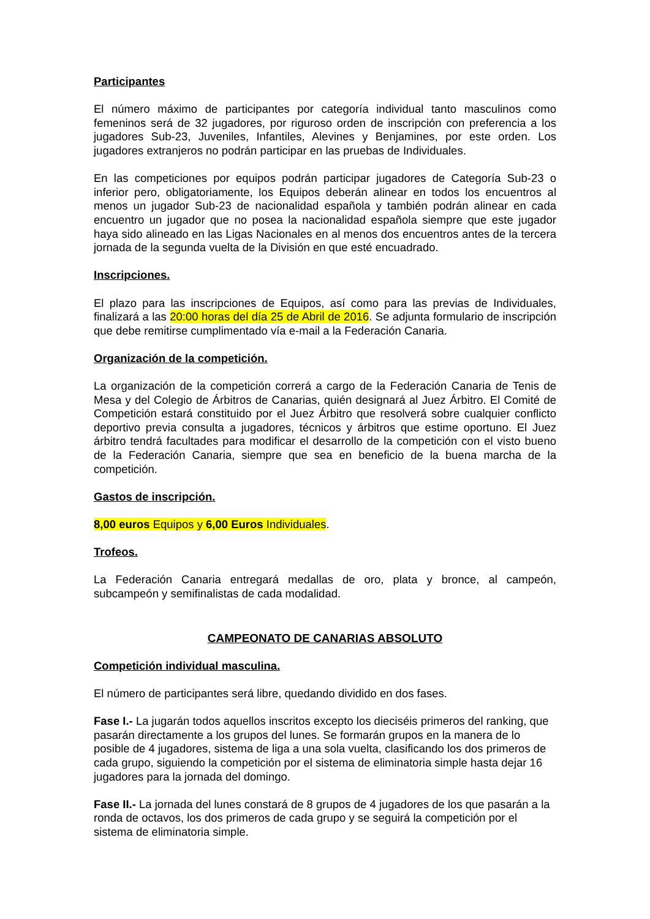Participantes
El número máximo de participantes por categoría individual tanto masculinos como femeninos será de 32 jugadores, por riguroso orden de inscripción con preferencia a los jugadores Sub-23, Juveniles, Infantiles, Alevines y Benjamines, por este orden. Los jugadores extranjeros no podrán participar en las pruebas de Individuales.
En las competiciones por equipos podrán participar jugadores de Categoría Sub-23 o inferior pero, obligatoriamente, los Equipos deberán alinear en todos los encuentros al menos un jugador Sub-23 de nacionalidad española y también podrán alinear en cada encuentro un jugador que no posea la nacionalidad española siempre que este jugador haya sido alineado en las Ligas Nacionales en al menos dos encuentros antes de la tercera jornada de la segunda vuelta de la División en que esté encuadrado.
Inscripciones.
El plazo para las inscripciones de Equipos, así como para las previas de Individuales, finalizará a las 20:00 horas del día 25 de Abril de 2016. Se adjunta formulario de inscripción que debe remitirse cumplimentado vía e-mail a la Federación Canaria.
Organización de la competición.
La organización de la competición correrá a cargo de la Federación Canaria de Tenis de Mesa y del Colegio de Árbitros de Canarias, quién designará al Juez Árbitro. El Comité de Competición estará constituido por el Juez Árbitro que resolverá sobre cualquier conflicto deportivo previa consulta a jugadores, técnicos y árbitros que estime oportuno. El Juez árbitro tendrá facultades para modificar el desarrollo de la competición con el visto bueno de la Federación Canaria, siempre que sea en beneficio de la buena marcha de la competición.
Gastos de inscripción.
8,00 euros Equipos y 6,00 Euros Individuales.
Trofeos.
La Federación Canaria entregará medallas de oro, plata y bronce, al campeón, subcampeón y semifinalistas de cada modalidad.
CAMPEONATO DE CANARIAS ABSOLUTO
Competición individual masculina.
El número de participantes será libre, quedando dividido en dos fases.
Fase I.- La jugarán todos aquellos inscritos excepto los dieciséis primeros del ranking, que pasarán directamente a los grupos del lunes. Se formarán grupos en la manera de lo posible de 4 jugadores, sistema de liga a una sola vuelta, clasificando los dos primeros de cada grupo, siguiendo la competición por el sistema de eliminatoria simple hasta dejar 16 jugadores para la jornada del domingo.
Fase II.- La jornada del lunes constará de 8 grupos de 4 jugadores de los que pasarán a la ronda de octavos, los dos primeros de cada grupo y se seguirá la competición por el sistema de eliminatoria simple.